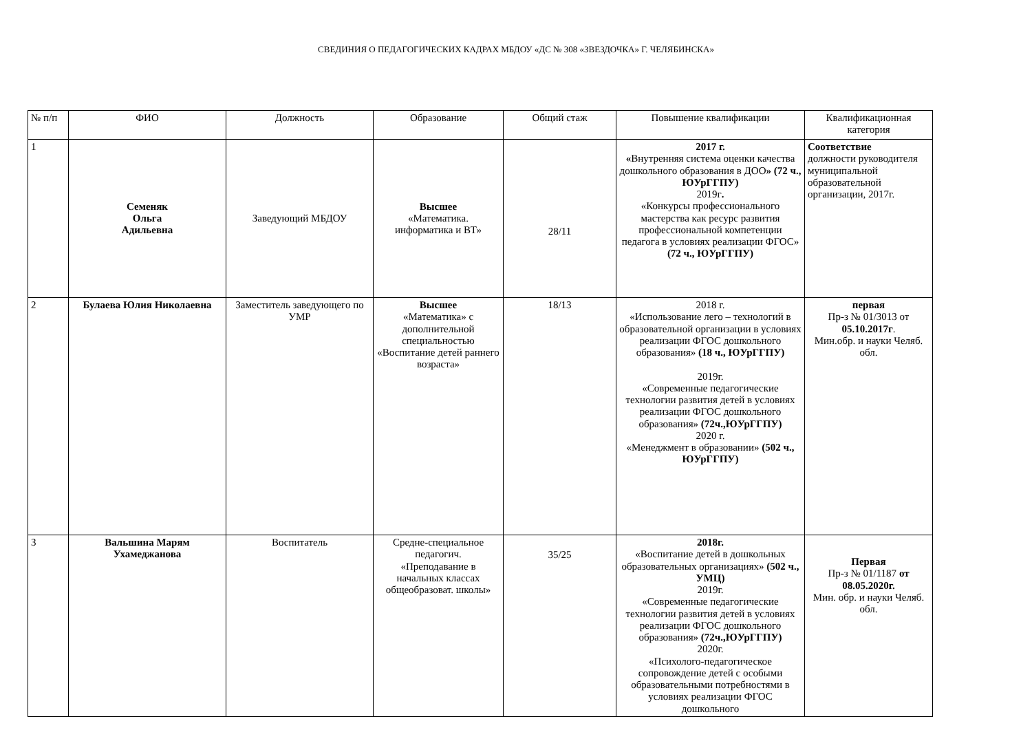СВЕДИНИЯ О ПЕДАГОГИЧЕСКИХ КАДРАХ МБДОУ «ДС № 308 «ЗВЕЗДОЧКА» Г. ЧЕЛЯБИНСКА»
| № п/п | ФИО | Должность | Образование | Общий стаж | Повышение квалификации | Квалификационная категория |
| --- | --- | --- | --- | --- | --- | --- |
| 1 | Семеняк Ольга Адильевна | Заведующий МБДОУ | Высшее «Математика. информатика и ВТ» | 28/11 | 2017 г. « Внутренняя система оценки качества дошкольного образования в ДОО » (72 ч., ЮУрГГПУ) 2019г . «Конкурсы профессионального мастерства как ресурс развития профессиональной компетенции педагога в условиях реализации ФГОС» (72 ч., ЮУрГГПУ) | Соответствие должности руководителя муниципальной образовательной организации, 2017г. |
| 2 | Булаева Юлия Николаевна | Заместитель заведующего по УМР | Высшее «Математика» с дополнительной специальностью «Воспитание детей раннего возраста» | 18/13 | 2018 г. «Использование лего – технологий в образовательной организации в условиях реализации ФГОС дошкольного образования» (18 ч., ЮУрГГПУ) 2019г. «Современные педагогические технологии развития детей в условиях реализации ФГОС дошкольного образования» (72ч.,ЮУрГГПУ) 2020 г. «Менеджмент в образовании» (502 ч., ЮУрГГПУ) | первая Пр-з № 01/3013 от 05.10.2017г . Мин.обр. и науки Челяб. обл. |
| 3 | Вальшина Марям Ухамеджанова | Воспитатель | Средне-специальное педагогич. «Преподавание в начальных классах общеобразоват. школы» | 35/25 | 2018г. «Воспитание детей в дошкольных образовательных организациях» (502 ч., УМЦ) 2019г. «Современные педагогические технологии развития детей в условиях реализации ФГОС дошкольного образования» (72ч.,ЮУрГГПУ) 2020г. «Психолого-педагогическое сопровождение детей с особыми образовательными потребностями в условиях реализации ФГОС дошкольного | Первая Пр-з № 01/1187 от 08.05.2020г. Мин. обр. и науки Челяб. обл. |